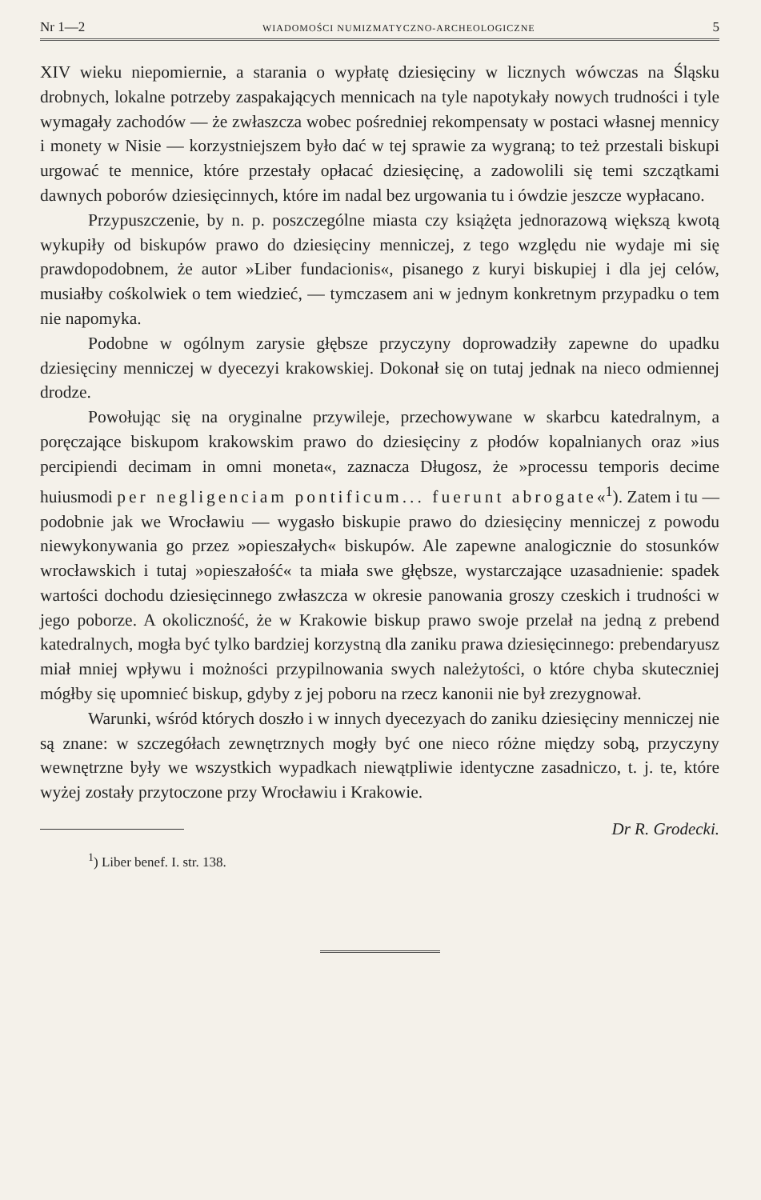Nr 1—2 WIADOMOŚCI NUMIZMATYCZNO-ARCHEOLOGICZNE 5
XIV wieku niepomiernie, a starania o wypłatę dziesięciny w licznych wówczas na Śląsku drobnych, lokalne potrzeby zaspakających mennicach na tyle napotykały nowych trudności i tyle wymagały zachodów — że zwłaszcza wobec pośredniej rekompensaty w postaci własnej mennicy i monety w Nisie — korzystniejszem było dać w tej sprawie za wygraną; to też przestali biskupi urgować te mennice, które przestały opłacać dziesięcinę, a zadowolili się temi szczątkami dawnych poborów dziesięcinnych, które im nadal bez urgowania tu i ówdzie jeszcze wypłacano.
Przypuszczenie, by n. p. poszczególne miasta czy książęta jednorazową większą kwotą wykupiły od biskupów prawo do dziesięciny menniczej, z tego względu nie wydaje mi się prawdopodobnem, że autor »Liber fundacionis«, pisanego z kuryi biskupiej i dla jej celów, musiałby cośkolwiek o tem wiedzieć, — tymczasem ani w jednym konkretnym przypadku o tem nie napomyka.
Podobne w ogólnym zarysie głębsze przyczyny doprowadziły zapewne do upadku dziesięciny menniczej w dyecezyi krakowskiej. Dokonał się on tutaj jednak na nieco odmiennej drodze.
Powołując się na oryginalne przywileje, przechowywane w skarbcu katedralnym, a poręczające biskupom krakowskim prawo do dziesięciny z płodów kopalnianych oraz »ius percipiendi decimam in omni moneta«, zaznacza Długosz, że »processu temporis decime huiusmodi per negligenciam pontificum... fuerunt abrogate«<sup>1</sup>). Zatem i tu — podobnie jak we Wrocławiu — wygasło biskupie prawo do dziesięciny menniczej z powodu niewykonywania go przez »opieszałych« biskupów. Ale zapewne analogicznie do stosunków wrocławskich i tutaj »opieszałość« ta miała swe głębsze, wystarczające uzasadnienie: spadek wartości dochodu dziesięcinnego zwłaszcza w okresie panowania groszy czeskich i trudności w jego poborze. A okoliczność, że w Krakowie biskup prawo swoje przelał na jedną z prebend katedralnych, mogła być tylko bardziej korzystną dla zaniku prawa dziesięcinnego: prebendaryusz miał mniej wpływu i możności przypilnowania swych należytości, o które chyba skuteczniej mógłby się upomnieć biskup, gdyby z jej poboru na rzecz kanonii nie był zrezygnował.
Warunki, wśród których doszło i w innych dyecezyach do zaniku dziesięciny menniczej nie są znane: w szczegółach zewnętrznych mogły być one nieco różne między sobą, przyczyny wewnętrzne były we wszystkich wypadkach niewątpliwie identyczne zasadniczo, t. j. te, które wyżej zostały przytoczone przy Wrocławiu i Krakowie.
Dr R. Grodecki.
<sup>1</sup>) Liber benef. I. str. 138.